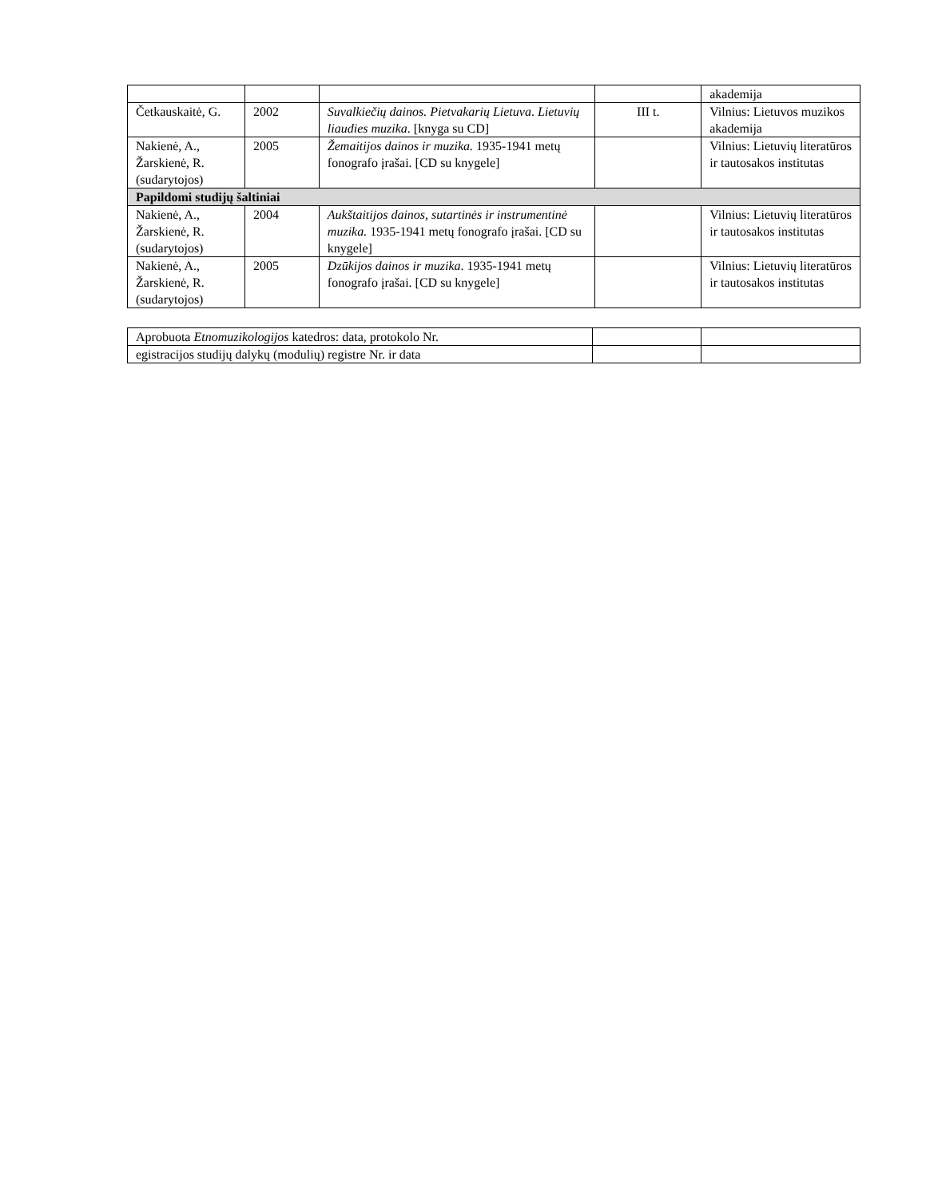| | | | | akademija |
| Četkauskaitė, G. | 2002 | Suvalkiečių dainos. Pietvakarių Lietuva . Lietuvių liaudies muzika . [knyga su CD] | III t. | Vilnius: Lietuvos muzikos akademija |
| Nakienė, A., Žarskienė, R. (sudarytojos) | 2005 | Žemaitijos dainos ir muzika. 1935-1941 metų fonografo įrašai. [CD su knygele] | | Vilnius: Lietuvių literatūros ir tautosakos institutas |
| Papildomi studijų šaltiniai | | | | |
| Nakienė, A., Žarskienė, R. (sudarytojos) | 2004 | Aukštaitijos dainos, sutartinės ir instrumentinė muzika. 1935-1941 metų fonografo įrašai. [CD su knygele] | | Vilnius: Lietuvių literatūros ir tautosakos institutas |
| Nakienė, A., Žarskienė, R. (sudarytojos) | 2005 | Dzūkijos dainos ir muzika . 1935-1941 metų fonografo įrašai. [CD su knygele] | | Vilnius: Lietuvių literatūros ir tautosakos institutas |
| Aprobuota Etnomuzikologijos katedros: data, protokolo Nr. | | |
| egistracijos studijų dalykų (modulių) registre Nr. ir data | | |